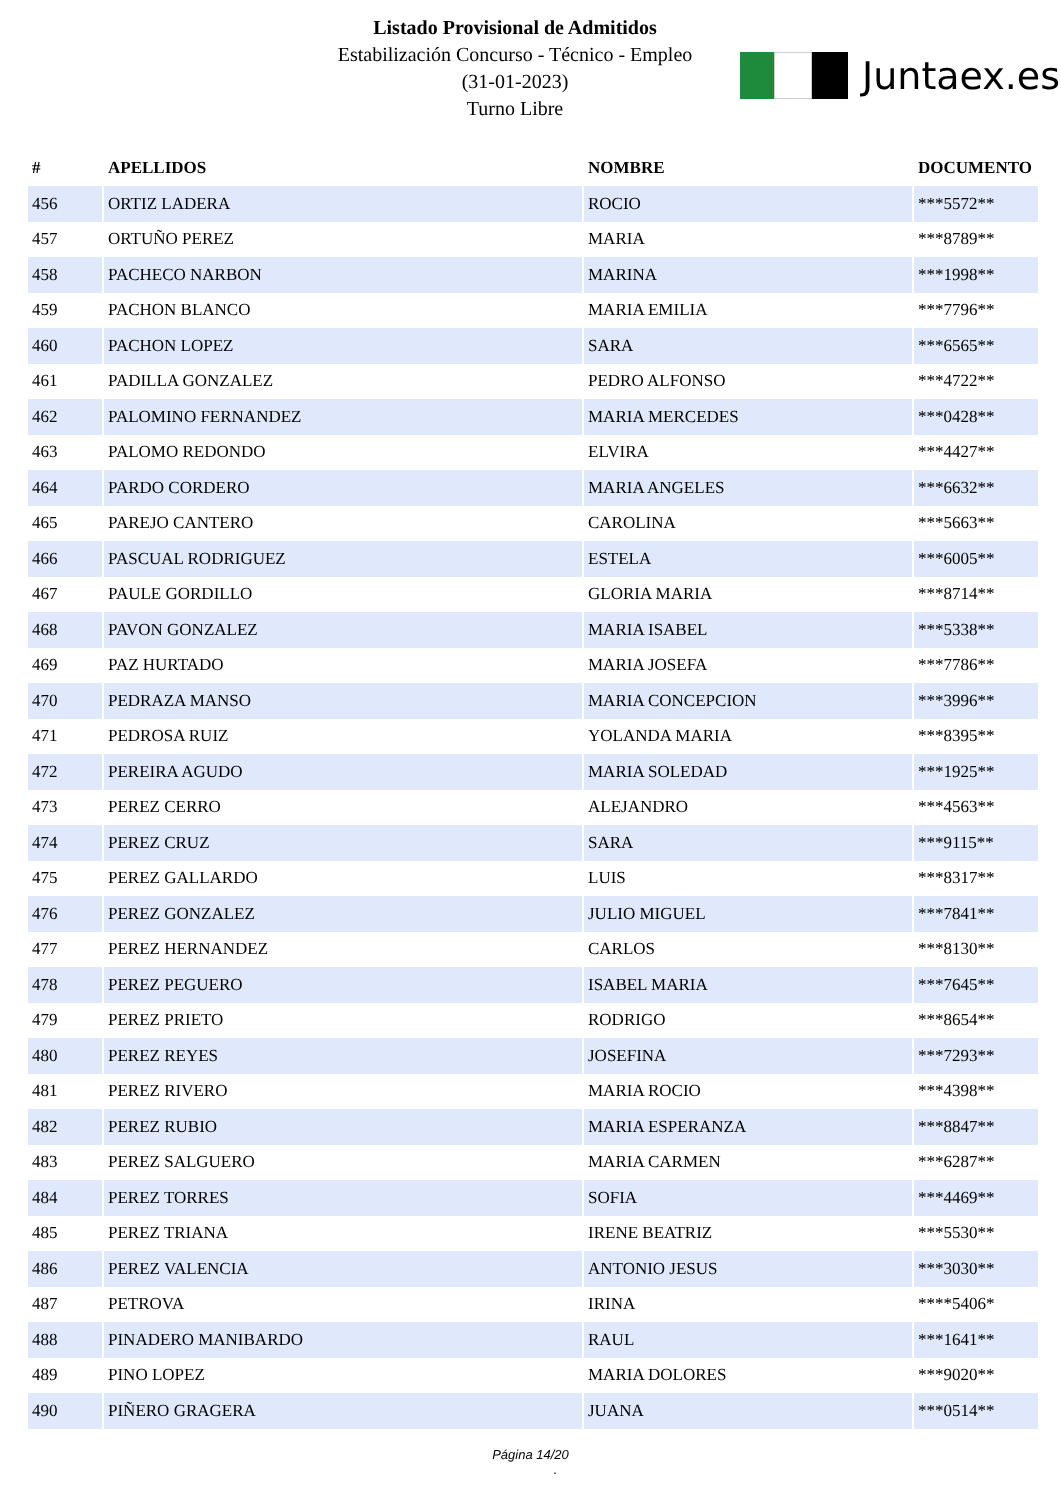Listado Provisional de Admitidos
Estabilización Concurso - Técnico - Empleo
(31-01-2023)
Turno Libre
Juntaex.es
| # | APELLIDOS | NOMBRE | DOCUMENTO |
| --- | --- | --- | --- |
| 456 | ORTIZ LADERA | ROCIO | ***5572** |
| 457 | ORTUÑO PEREZ | MARIA | ***8789** |
| 458 | PACHECO NARBON | MARINA | ***1998** |
| 459 | PACHON BLANCO | MARIA EMILIA | ***7796** |
| 460 | PACHON LOPEZ | SARA | ***6565** |
| 461 | PADILLA GONZALEZ | PEDRO ALFONSO | ***4722** |
| 462 | PALOMINO FERNANDEZ | MARIA MERCEDES | ***0428** |
| 463 | PALOMO REDONDO | ELVIRA | ***4427** |
| 464 | PARDO CORDERO | MARIA ANGELES | ***6632** |
| 465 | PAREJO CANTERO | CAROLINA | ***5663** |
| 466 | PASCUAL RODRIGUEZ | ESTELA | ***6005** |
| 467 | PAULE GORDILLO | GLORIA MARIA | ***8714** |
| 468 | PAVON GONZALEZ | MARIA ISABEL | ***5338** |
| 469 | PAZ HURTADO | MARIA JOSEFA | ***7786** |
| 470 | PEDRAZA MANSO | MARIA CONCEPCION | ***3996** |
| 471 | PEDROSA RUIZ | YOLANDA MARIA | ***8395** |
| 472 | PEREIRA AGUDO | MARIA SOLEDAD | ***1925** |
| 473 | PEREZ CERRO | ALEJANDRO | ***4563** |
| 474 | PEREZ CRUZ | SARA | ***9115** |
| 475 | PEREZ GALLARDO | LUIS | ***8317** |
| 476 | PEREZ GONZALEZ | JULIO MIGUEL | ***7841** |
| 477 | PEREZ HERNANDEZ | CARLOS | ***8130** |
| 478 | PEREZ PEGUERO | ISABEL MARIA | ***7645** |
| 479 | PEREZ PRIETO | RODRIGO | ***8654** |
| 480 | PEREZ REYES | JOSEFINA | ***7293** |
| 481 | PEREZ RIVERO | MARIA ROCIO | ***4398** |
| 482 | PEREZ RUBIO | MARIA ESPERANZA | ***8847** |
| 483 | PEREZ SALGUERO | MARIA CARMEN | ***6287** |
| 484 | PEREZ TORRES | SOFIA | ***4469** |
| 485 | PEREZ TRIANA | IRENE BEATRIZ | ***5530** |
| 486 | PEREZ VALENCIA | ANTONIO JESUS | ***3030** |
| 487 | PETROVA | IRINA | ****5406* |
| 488 | PINADERO MANIBARDO | RAUL | ***1641** |
| 489 | PINO LOPEZ | MARIA DOLORES | ***9020** |
| 490 | PIÑERO GRAGERA | JUANA | ***0514** |
Página 14/20
.